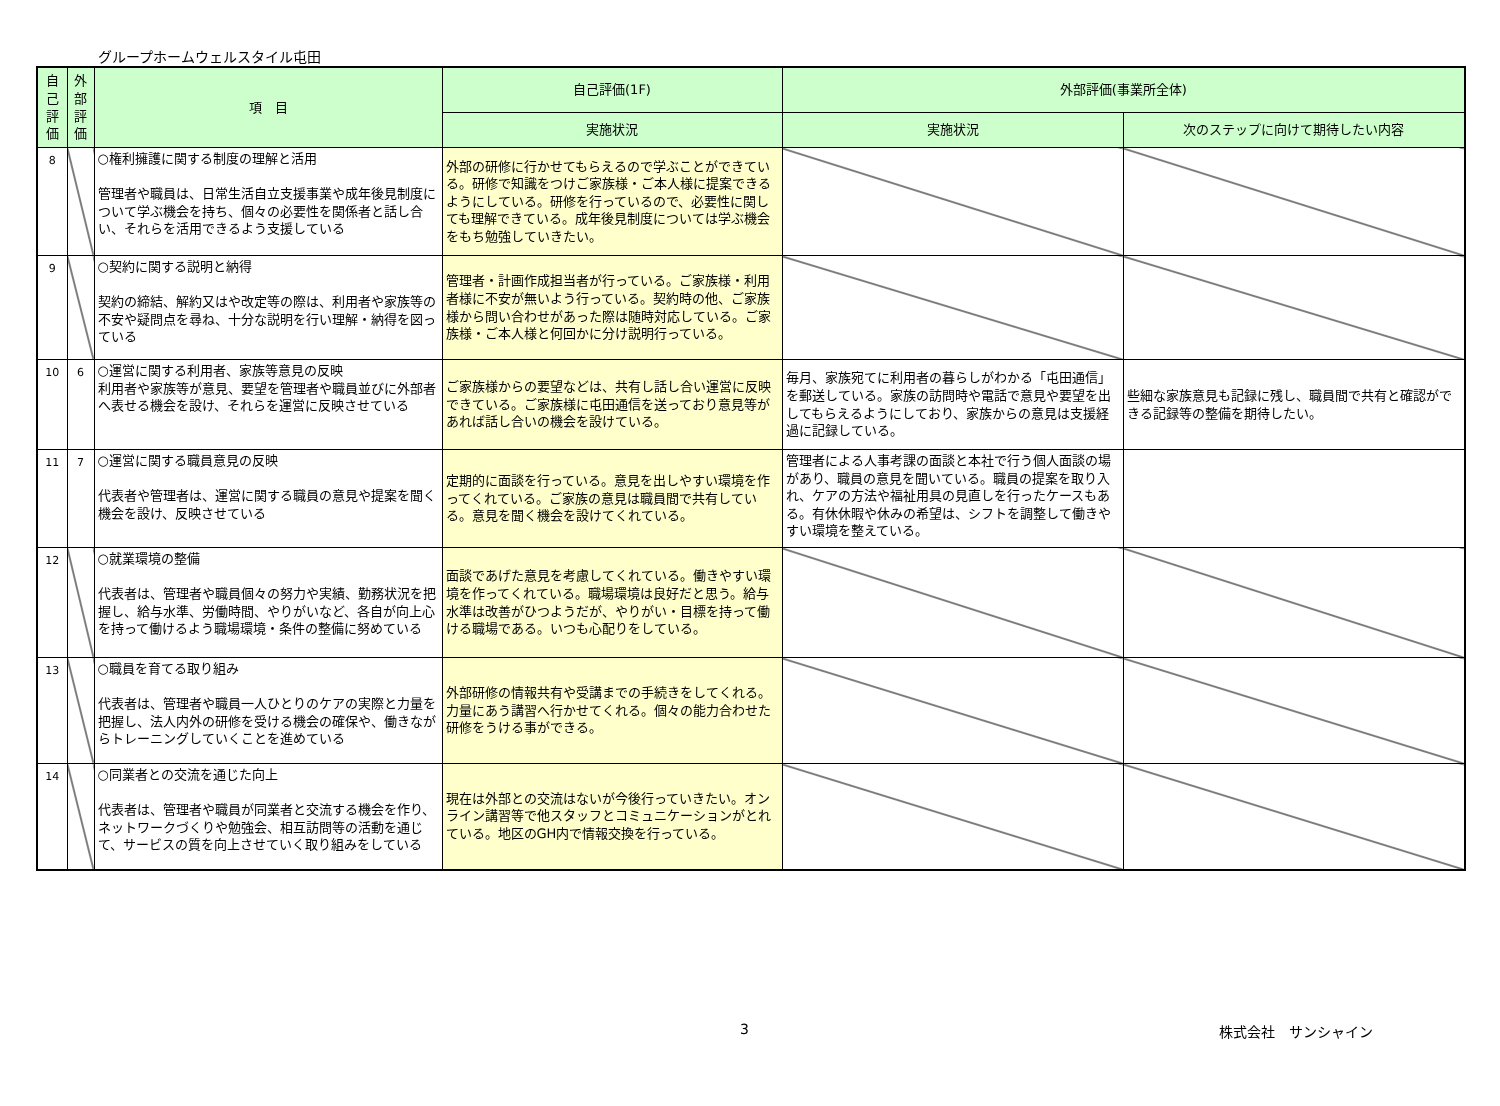グループホームウェルスタイル屯田
| 自己評価 | 外部評価 | 項 目 | 自己評価(1F) | 外部評価(事業所全体) | |
| --- | --- | --- | --- | --- | --- |
| | | | 実施状況 | 実施状況 | 次のステップに向けて期待したい内容 |
| 8 | | ○権利擁護に関する制度の理解と活用 管理者や職員は、日常生活自立支援事業や成年後見制度について学ぶ機会を持ち、個々の必要性を関係者と話し合い、それらを活用できるよう支援している | 外部の研修に行かせてもらえるので学ぶことができている。研修で知識をつけご家族様・ご本人様に提案できるようにしている。研修を行っているので、必要性に関しても理解できている。成年後見制度については学ぶ機会をもち勉強していきたい。 | | |
| 9 | | ○契約に関する説明と納得 契約の締結、解約又はや改定等の際は、利用者や家族等の不安や疑問点を尋ね、十分な説明を行い理解・納得を図っている | 管理者・計画作成担当者が行っている。ご家族様・利用者様に不安が無いよう行っている。契約時の他、ご家族様から問い合わせがあった際は随時対応している。ご家族様・ご本人様と何回かに分け説明行っている。 | | |
| 10 | 6 | ○運営に関する利用者、家族等意見の反映 利用者や家族等が意見、要望を管理者や職員並びに外部者へ表せる機会を設け、それらを運営に反映させている | ご家族様からの要望などは、共有し話し合い運営に反映できている。ご家族様に屯田通信を送っており意見等があれば話し合いの機会を設けている。 | 毎月、家族宛てに利用者の暮らしがわかる「屯田通信」を郵送している。家族の訪問時や電話で意見や要望を出してもらえるようにしており、家族からの意見は支援経過に記録している。 | 些細な家族意見も記録に残し、職員間で共有と確認ができる記録等の整備を期待したい。 |
| 11 | 7 | ○運営に関する職員意見の反映 代表者や管理者は、運営に関する職員の意見や提案を聞く機会を設け、反映させている | 定期的に面談を行っている。意見を出しやすい環境を作ってくれている。ご家族の意見は職員間で共有している。意見を聞く機会を設けてくれている。 | 管理者による人事考課の面談と本社で行う個人面談の場があり、職員の意見を聞いている。職員の提案を取り入れ、ケアの方法や福祉用具の見直しを行ったケースもある。有休休暇や休みの希望は、シフトを調整して働きやすい環境を整えている。 | |
| 12 | | ○就業環境の整備 代表者は、管理者や職員個々の努力や実績、勤務状況を把握し、給与水準、労働時間、やりがいなど、各自が向上心を持って働けるよう職場環境・条件の整備に努めている | 面談であげた意見を考慮してくれている。働きやすい環境を作ってくれている。職場環境は良好だと思う。給与水準は改善がひつようだが、やりがい・目標を持って働ける職場である。いつも心配りをしている。 | | |
| 13 | | ○職員を育てる取り組み 代表者は、管理者や職員一人ひとりのケアの実際と力量を把握し、法人内外の研修を受ける機会の確保や、働きながらトレーニングしていくことを進めている | 外部研修の情報共有や受講までの手続きをしてくれる。力量にあう講習へ行かせてくれる。個々の能力合わせた研修をうける事ができる。 | | |
| 14 | | ○同業者との交流を通じた向上 代表者は、管理者や職員が同業者と交流する機会を作り、ネットワークづくりや勉強会、相互訪問等の活動を通じて、サービスの質を向上させていく取り組みをしている | 現在は外部との交流はないが今後行っていきたい。オンライン講習等で他スタッフとコミュニケーションがとれている。地区のGH内で情報交換を行っている。 | | |
3 株式会社　サンシャイン